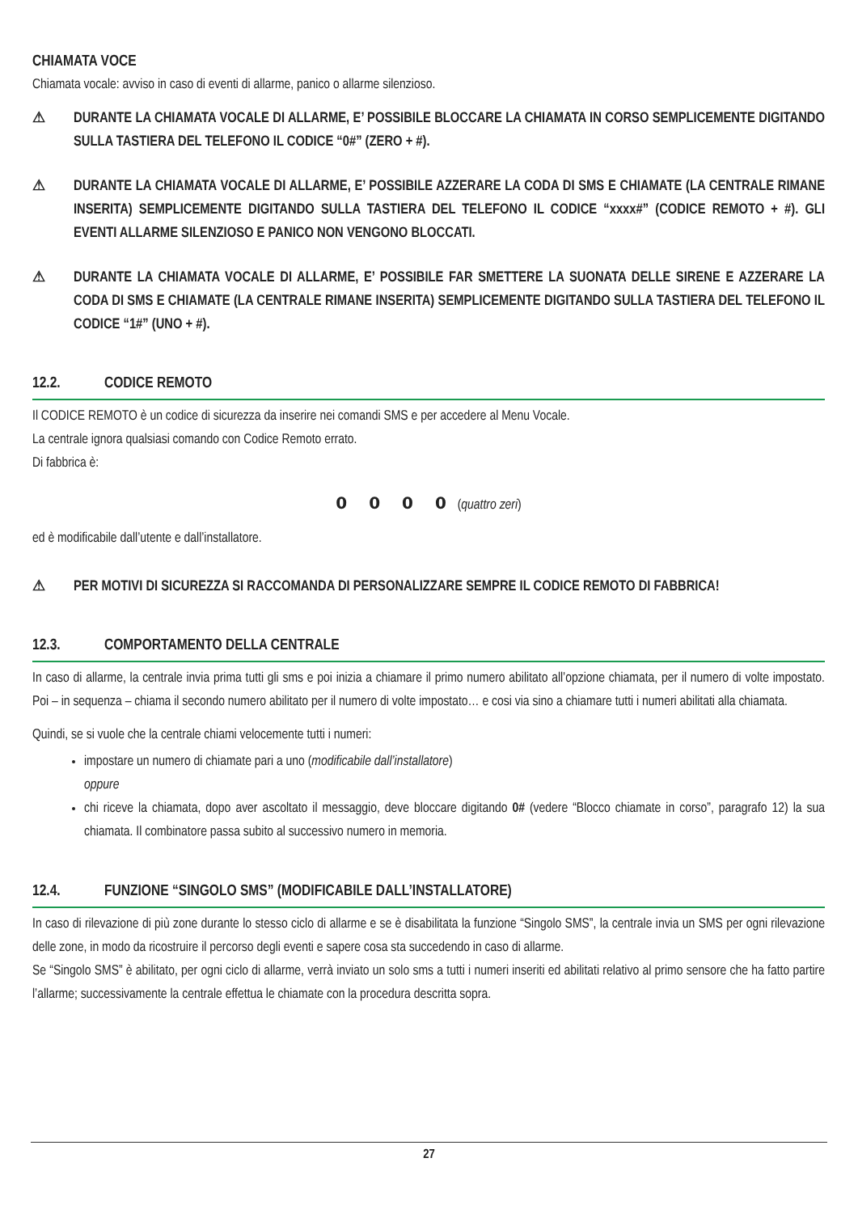CHIAMATA VOCE
Chiamata vocale: avviso in caso di eventi di allarme, panico o allarme silenzioso.
⚠ DURANTE LA CHIAMATA VOCALE DI ALLARME, E’ POSSIBILE BLOCCARE LA CHIAMATA IN CORSO SEMPLICEMENTE DIGITANDO SULLA TASTIERA DEL TELEFONO IL CODICE “0#” (ZERO + #).
⚠ DURANTE LA CHIAMATA VOCALE DI ALLARME, E’ POSSIBILE AZZERARE LA CODA DI SMS E CHIAMATE (LA CENTRALE RIMANE INSERITA) SEMPLICEMENTE DIGITANDO SULLA TASTIERA DEL TELEFONO IL CODICE “xxxx#” (CODICE REMOTO + #). GLI EVENTI ALLARME SILENZIOSO E PANICO NON VENGONO BLOCCATI.
⚠ DURANTE LA CHIAMATA VOCALE DI ALLARME, E’ POSSIBILE FAR SMETTERE LA SUONATA DELLE SIRENE E AZZERARE LA CODA DI SMS E CHIAMATE (LA CENTRALE RIMANE INSERITA) SEMPLICEMENTE DIGITANDO SULLA TASTIERA DEL TELEFONO IL CODICE “1#” (UNO + #).
12.2. CODICE REMOTO
Il CODICE REMOTO è un codice di sicurezza da inserire nei comandi SMS e per accedere al Menu Vocale.
La centrale ignora qualsiasi comando con Codice Remoto errato.
Di fabbrica è:
0 0 0 0 (quattro zeri)
ed è modificabile dall’utente e dall’installatore.
⚠ PER MOTIVI DI SICUREZZA SI RACCOMANDA DI PERSONALIZZARE SEMPRE IL CODICE REMOTO DI FABBRICA!
12.3. COMPORTAMENTO DELLA CENTRALE
In caso di allarme, la centrale invia prima tutti gli sms e poi inizia a chiamare il primo numero abilitato all’opzione chiamata, per il numero di volte impostato. Poi – in sequenza – chiama il secondo numero abilitato per il numero di volte impostato… e cosi via sino a chiamare tutti i numeri abilitati alla chiamata.
Quindi, se si vuole che la centrale chiami velocemente tutti i numeri:
impostare un numero di chiamate pari a uno (modificabile dall’installatore)
oppure
chi riceve la chiamata, dopo aver ascoltato il messaggio, deve bloccare digitando 0# (vedere “Blocco chiamate in corso”, paragrafo 12) la sua chiamata. Il combinatore passa subito al successivo numero in memoria.
12.4. FUNZIONE “SINGOLO SMS” (MODIFICABILE DALL’INSTALLATORE)
In caso di rilevazione di più zone durante lo stesso ciclo di allarme e se è disabilitata la funzione “Singolo SMS”, la centrale invia un SMS per ogni rilevazione delle zone, in modo da ricostruire il percorso degli eventi e sapere cosa sta succedendo in caso di allarme.
Se “Singolo SMS” è abilitato, per ogni ciclo di allarme, verrà inviato un solo sms a tutti i numeri inseriti ed abilitati relativo al primo sensore che ha fatto partire l’allarme; successivamente la centrale effettua le chiamate con la procedura descritta sopra.
27